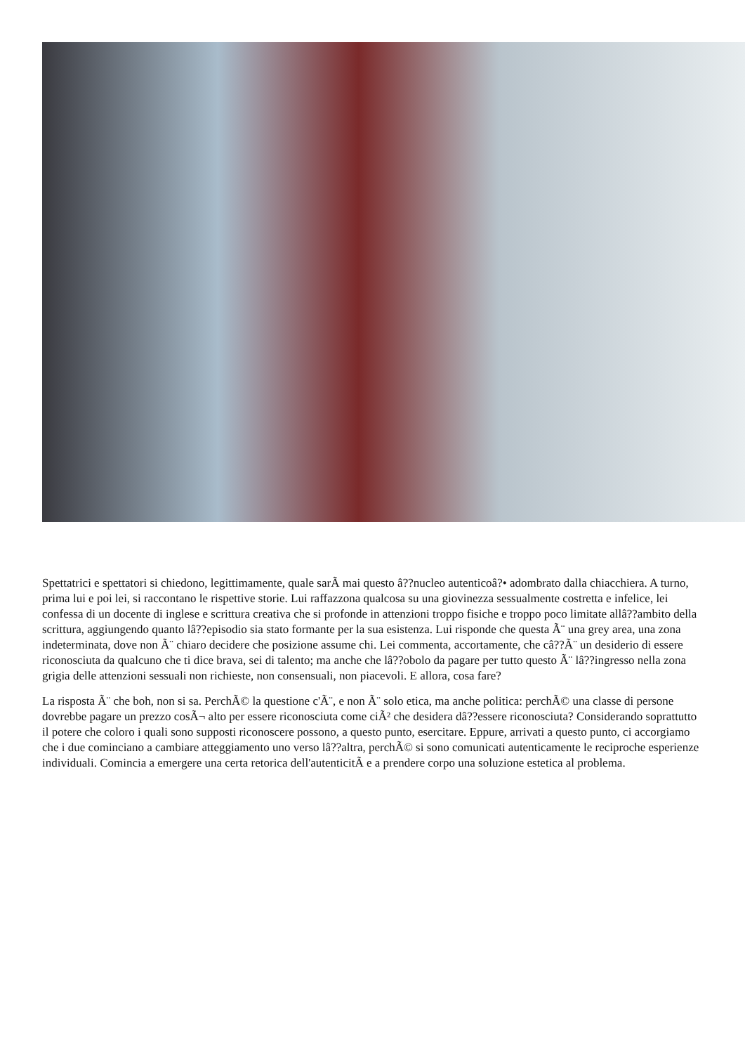Spettatrici e spettatori si chiedono, legittimamente, quale sarÃ mai questo â??nucleo autenticoâ?• adombrato dalla chiacchiera. A turno, prima lui e poi lei, si raccontano le rispettive storie. Lui raffazzona qualcosa su una giovinezza sessualmente costretta e infelice, lei confessa di un docente di inglese e scrittura creativa che si profonde in attenzioni troppo fisiche e troppo poco limitate allâ??ambito della scrittura, aggiungendo quanto lâ??episodio sia stato formante per la sua esistenza. Lui risponde che questa Ã¨ una grey area, una zona indeterminata, dove non Ã¨ chiaro decidere che posizione assume chi. Lei commenta, accortamente, che câ??Ã¨ un desiderio di essere riconosciuta da qualcuno che ti dice brava, sei di talento; ma anche che lâ??obolo da pagare per tutto questo Ã¨ lâ??ingresso nella zona grigia delle attenzioni sessuali non richieste, non consensuali, non piacevoli. E allora, cosa fare?
La risposta Ã¨ che boh, non si sa. PerchÃ© la questione c'Ã¨, e non Ã¨ solo etica, ma anche politica: perchÃ© una classe di persone dovrebbe pagare un prezzo cosÃ¬ alto per essere riconosciuta come ciÃ² che desidera dâ??essere riconosciuta? Considerando soprattutto il potere che coloro i quali sono supposti riconoscere possono, a questo punto, esercitare. Eppure, arrivati a questo punto, ci accorgiamo che i due cominciano a cambiare atteggiamento uno verso lâ??altra, perchÃ© si sono comunicati autenticamente le reciproche esperienze individuali. Comincia a emergere una certa retorica dell'autenticitÃ e a prendere corpo una soluzione estetica al problema.